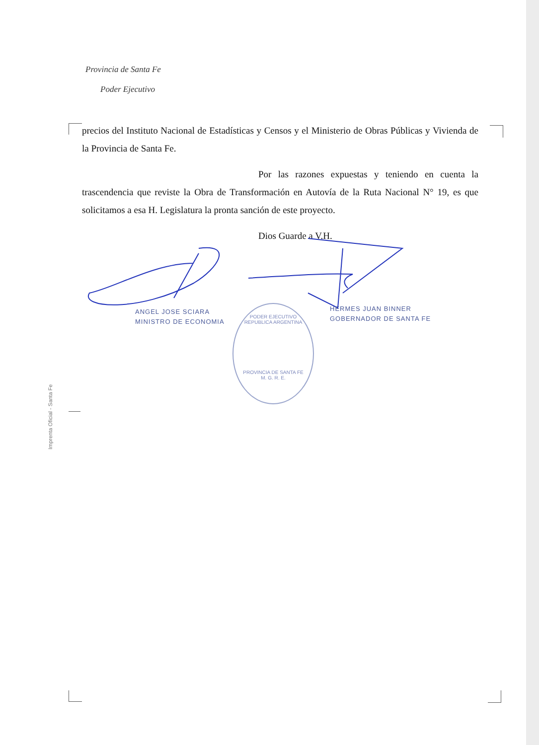Provincia de Santa Fe
Poder Ejecutivo
precios del Instituto Nacional de Estadísticas y Censos y el Ministerio de Obras Públicas y Vivienda de la Provincia de Santa Fe.
Por las razones expuestas y teniendo en cuenta la trascendencia que reviste la Obra de Transformación en Autovía de la Ruta Nacional N° 19, es que solicitamos a esa H. Legislatura la pronta sanción de este proyecto.
Dios Guarde a V.H.
ANGEL JOSE SCIARA
MINISTRO DE ECONOMIA
HERMES JUAN BINNER
GOBERNADOR DE SANTA FE
PODER EJECUTIVO
REPUBLICA ARGENTINA
PROVINCIA DE SANTA FE
M. G. R. E.
Imprenta Oficial - Santa Fe